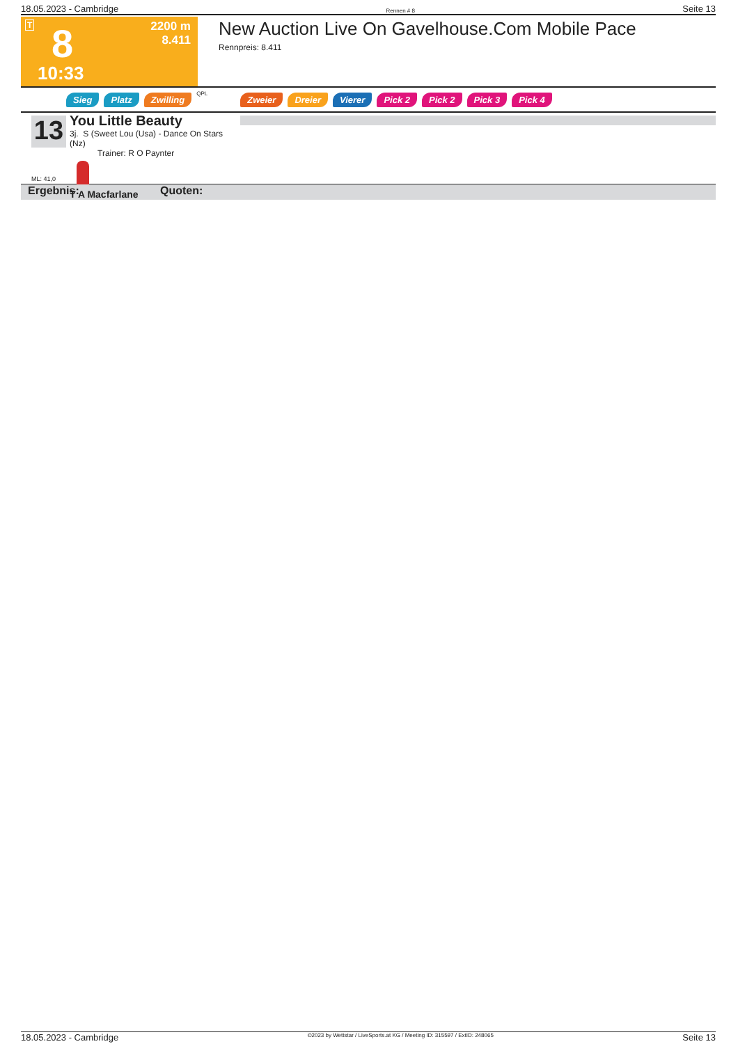18.05.2023 - Cambridge Rennen # 8 Seite 13
T 8
10:33
2200 m
8.411
New Auction Live On Gavelhouse.Com Mobile Pace
Rennpreis: 8.411
Sieg Platz Zwilling QPL Zweier Dreier Vierer Pick 2 Pick 2 Pick 3 Pick 4
13
ML: 41,0
You Little Beauty
3j. S (Sweet Lou (Usa) - Dance On Stars (Nz)
Trainer: R O Paynter
T A Macfarlane
Ergebnis: Quoten:
18.05.2023 - Cambridge ©2023 by Wettstar / LiveSports.at KG / Meeting ID: 315597 / ExtID: 248065 Seite 13